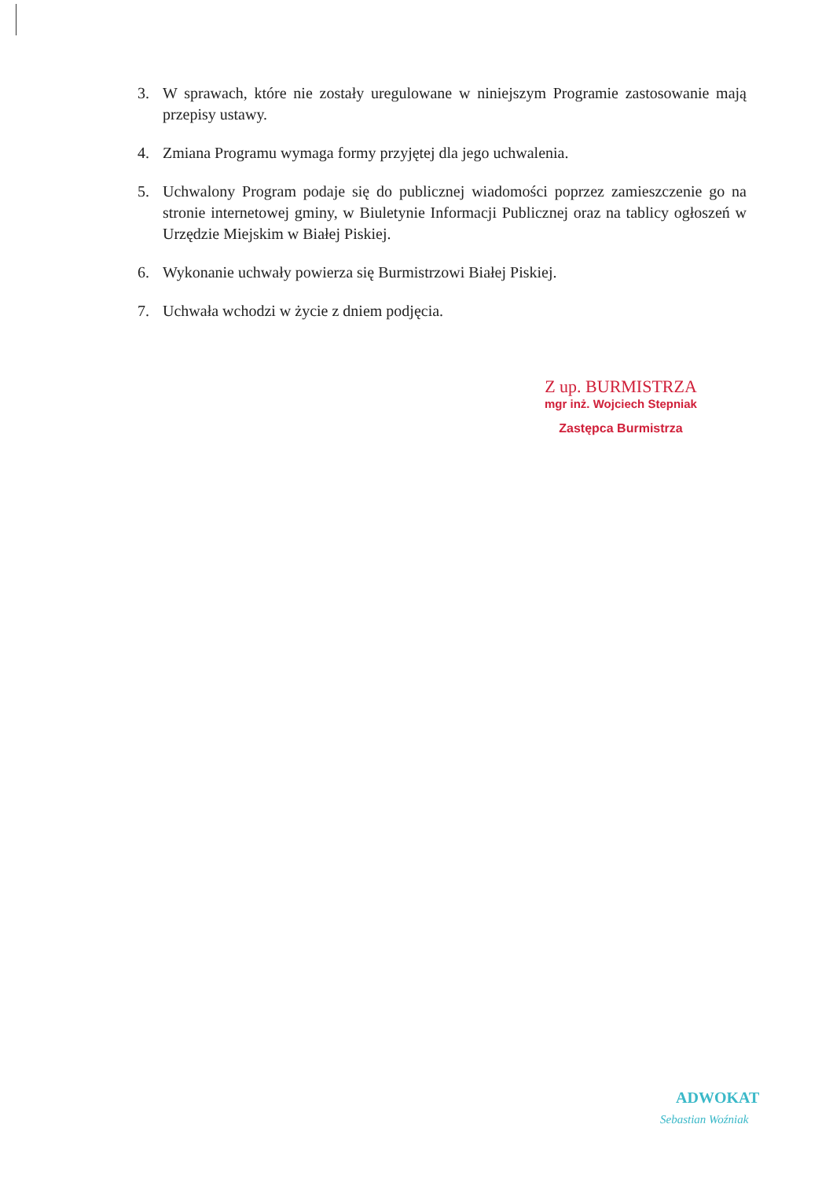3. W sprawach, które nie zostały uregulowane w niniejszym Programie zastosowanie mają przepisy ustawy.
4. Zmiana Programu wymaga formy przyjętej dla jego uchwalenia.
5. Uchwalony Program podaje się do publicznej wiadomości poprzez zamieszczenie go na stronie internetowej gminy, w Biuletynie Informacji Publicznej oraz na tablicy ogłoszeń w Urzędzie Miejskim w Białej Piskiej.
6. Wykonanie uchwały powierza się Burmistrzowi Białej Piskiej.
7. Uchwała wchodzi w życie z dniem podjęcia.
Z up. BURMISTRZA
mgr inż. Wojciech Stepniak
Zastępca Burmistrza
ADWOKAT
Sebastian Woźniak